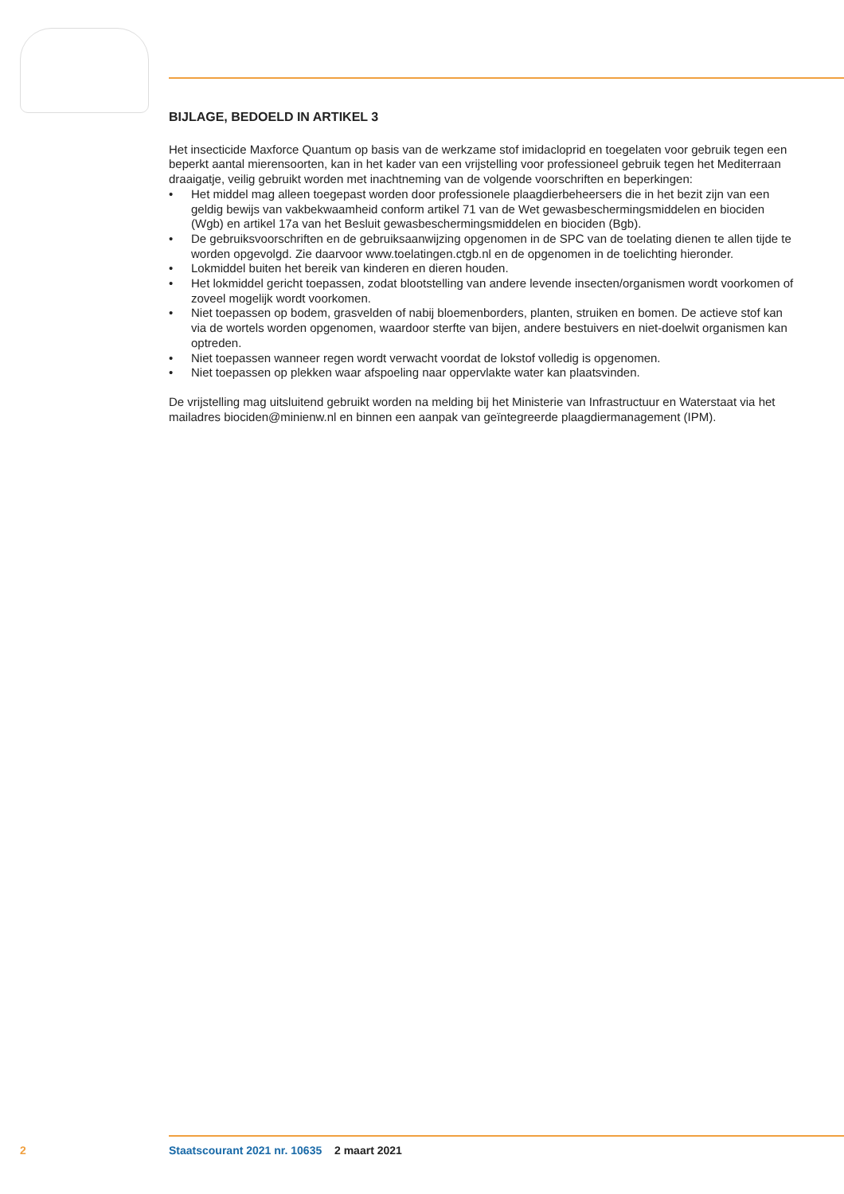BIJLAGE, BEDOELD IN ARTIKEL 3
Het insecticide Maxforce Quantum op basis van de werkzame stof imidacloprid en toegelaten voor gebruik tegen een beperkt aantal mierensoorten, kan in het kader van een vrijstelling voor professioneel gebruik tegen het Mediterraan draaigatje, veilig gebruikt worden met inachtneming van de volgende voorschriften en beperkingen:
• Het middel mag alleen toegepast worden door professionele plaagdierbeheersers die in het bezit zijn van een geldig bewijs van vakbekwaamheid conform artikel 71 van de Wet gewasbeschermingsmiddelen en biociden (Wgb) en artikel 17a van het Besluit gewasbeschermingsmiddelen en biociden (Bgb).
• De gebruiksvoorschriften en de gebruiksaanwijzing opgenomen in de SPC van de toelating dienen te allen tijde te worden opgevolgd. Zie daarvoor www.toelatingen.ctgb.nl en de opgenomen in de toelichting hieronder.
• Lokmiddel buiten het bereik van kinderen en dieren houden.
• Het lokmiddel gericht toepassen, zodat blootstelling van andere levende insecten/organismen wordt voorkomen of zoveel mogelijk wordt voorkomen.
• Niet toepassen op bodem, grasvelden of nabij bloemenborders, planten, struiken en bomen. De actieve stof kan via de wortels worden opgenomen, waardoor sterfte van bijen, andere bestuivers en niet-doelwit organismen kan optreden.
• Niet toepassen wanneer regen wordt verwacht voordat de lokstof volledig is opgenomen.
• Niet toepassen op plekken waar afspoeling naar oppervlakte water kan plaatsvinden.
De vrijstelling mag uitsluitend gebruikt worden na melding bij het Ministerie van Infrastructuur en Waterstaat via het mailadres biociden@minienw.nl en binnen een aanpak van geïntegreerde plaagdiermanagement (IPM).
2 Staatscourant 2021 nr. 10635 2 maart 2021